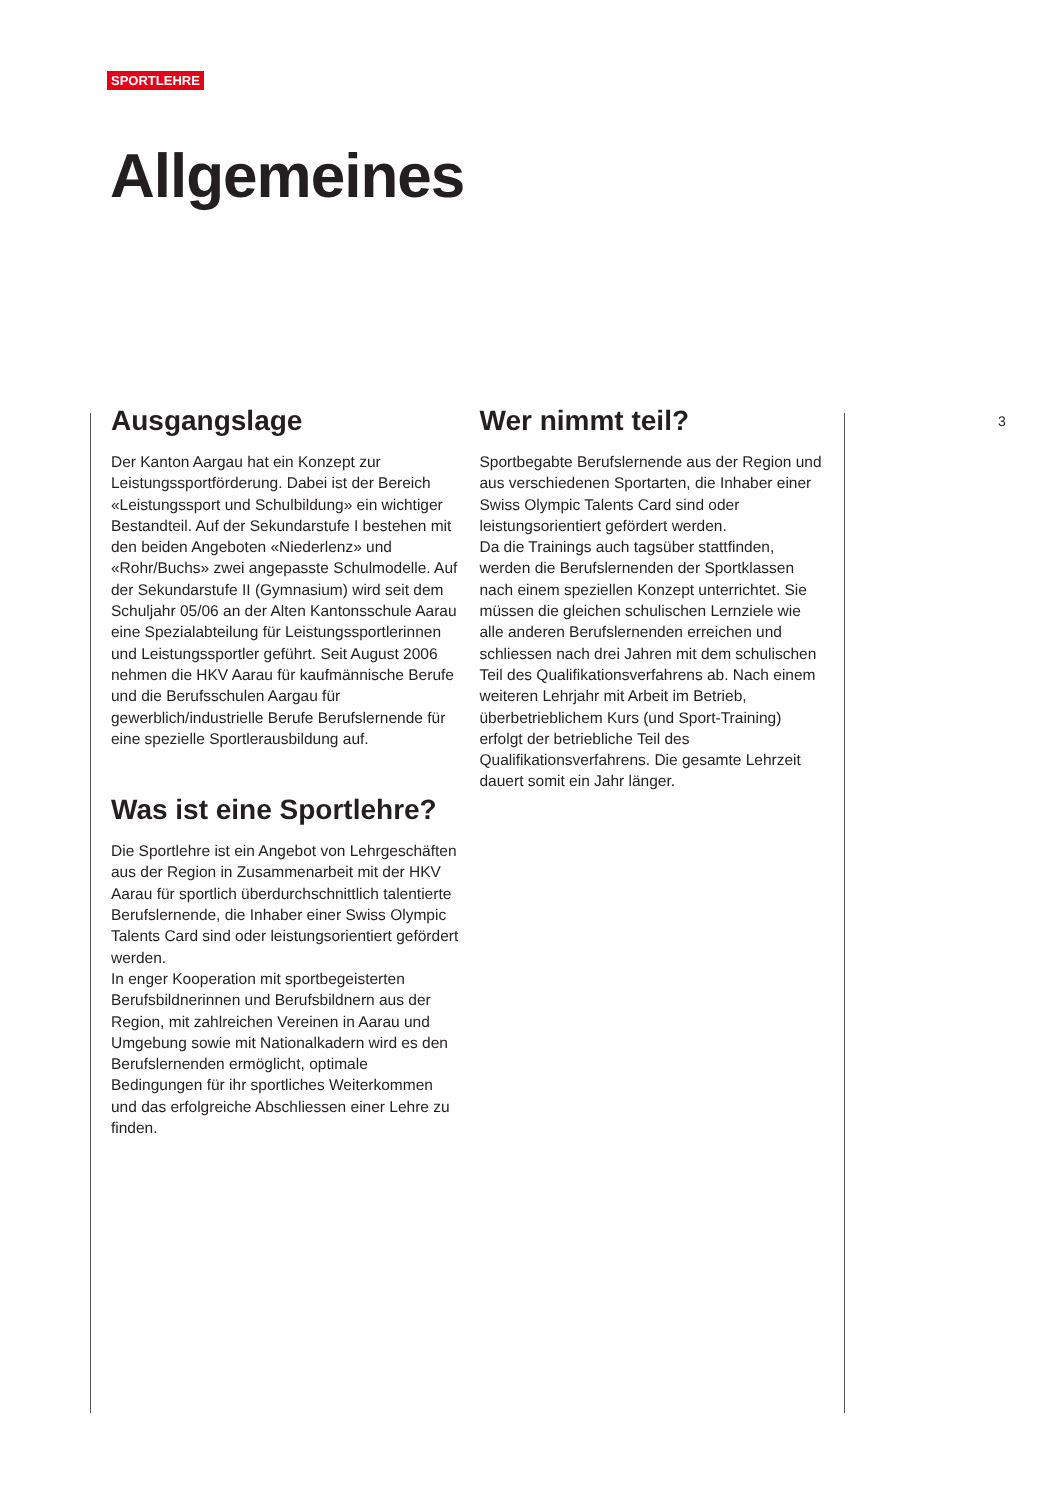SPORTLEHRE
Allgemeines
3
Ausgangslage
Der Kanton Aargau hat ein Konzept zur Leistungssportförderung. Dabei ist der Bereich «Leistungssport und Schulbildung» ein wichtiger Bestandteil. Auf der Sekundarstufe I bestehen mit den beiden Angeboten «Niederlenz» und «Rohr/Buchs» zwei angepasste Schulmodelle. Auf der Sekundarstufe II (Gymnasium) wird seit dem Schuljahr 05/06 an der Alten Kantonsschule Aarau eine Spezialabteilung für Leistungssportlerinnen und Leistungssportler geführt. Seit August 2006 nehmen die HKV Aarau für kaufmännische Berufe und die Berufsschulen Aargau für gewerblich/industrielle Berufe Berufslernende für eine spezielle Sportlerausbildung auf.
Was ist eine Sportlehre?
Die Sportlehre ist ein Angebot von Lehrgeschäften aus der Region in Zusammenarbeit mit der HKV Aarau für sportlich überdurchschnittlich talentierte Berufslernende, die Inhaber einer Swiss Olympic Talents Card sind oder leistungsorientiert gefördert werden.
In enger Kooperation mit sportbegeisterten Berufsbildnerinnen und Berufsbildnern aus der Region, mit zahlreichen Vereinen in Aarau und Umgebung sowie mit Nationalkadern wird es den Berufslernenden ermöglicht, optimale Bedingungen für ihr sportliches Weiterkommen und das erfolgreiche Abschliessen einer Lehre zu finden.
Wer nimmt teil?
Sportbegabte Berufslernende aus der Region und aus verschiedenen Sportarten, die Inhaber einer Swiss Olympic Talents Card sind oder leistungsorientiert gefördert werden.
Da die Trainings auch tagsüber stattfinden, werden die Berufslernenden der Sportklassen nach einem speziellen Konzept unterrichtet. Sie müssen die gleichen schulischen Lernziele wie alle anderen Berufslernenden erreichen und schliessen nach drei Jahren mit dem schulischen Teil des Qualifikationsverfahrens ab. Nach einem weiteren Lehrjahr mit Arbeit im Betrieb, überbetrieblichem Kurs (und Sport-Training) erfolgt der betriebliche Teil des Qualifikationsverfahrens. Die gesamte Lehrzeit dauert somit ein Jahr länger.